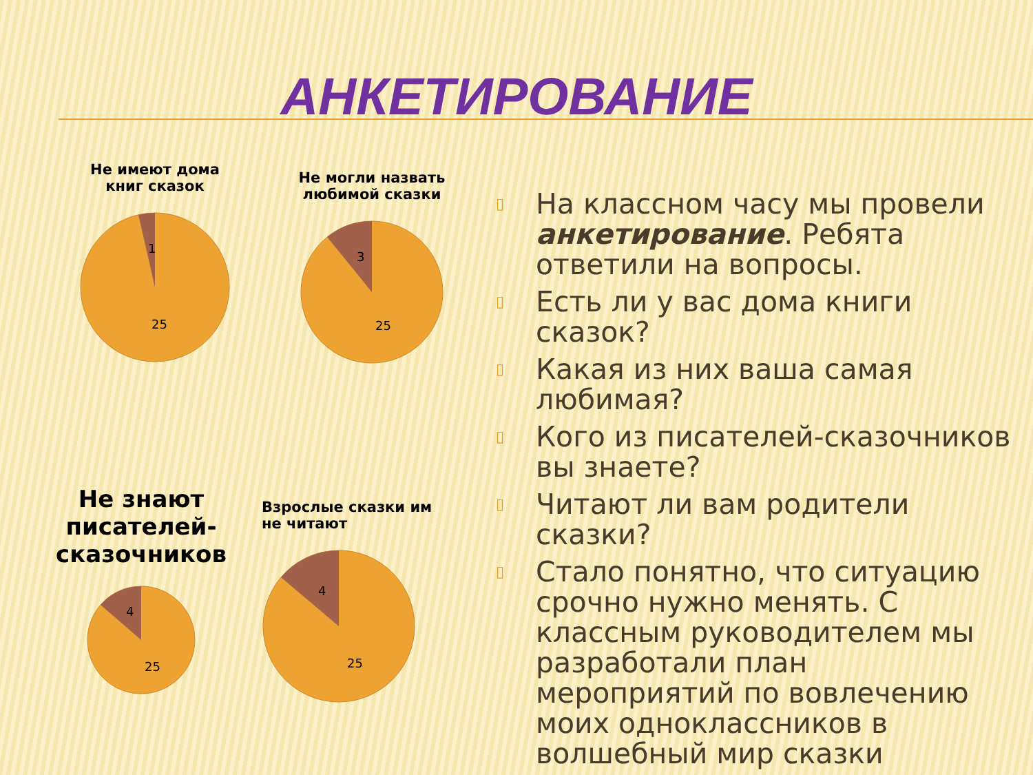АНКЕТИРОВАНИЕ
Не имеют дома
книг сказок
1
25
Не могли назвать
любимой сказки
3
25
Не знают
писателей-
сказочников
4
25
Взрослые сказки им
не читают
4
25
▯ На классном часу мы провели анкетирование. Ребята ответили на вопросы.
▯ Есть ли у вас дома книги сказок?
▯ Какая из них ваша самая любимая?
▯ Кого из писателей-сказочников вы знаете?
▯ Читают ли вам родители сказки?
▯ Стало понятно, что ситуацию срочно нужно менять. С классным руководителем мы разработали план мероприятий по вовлечению моих одноклассников в волшебный мир сказки